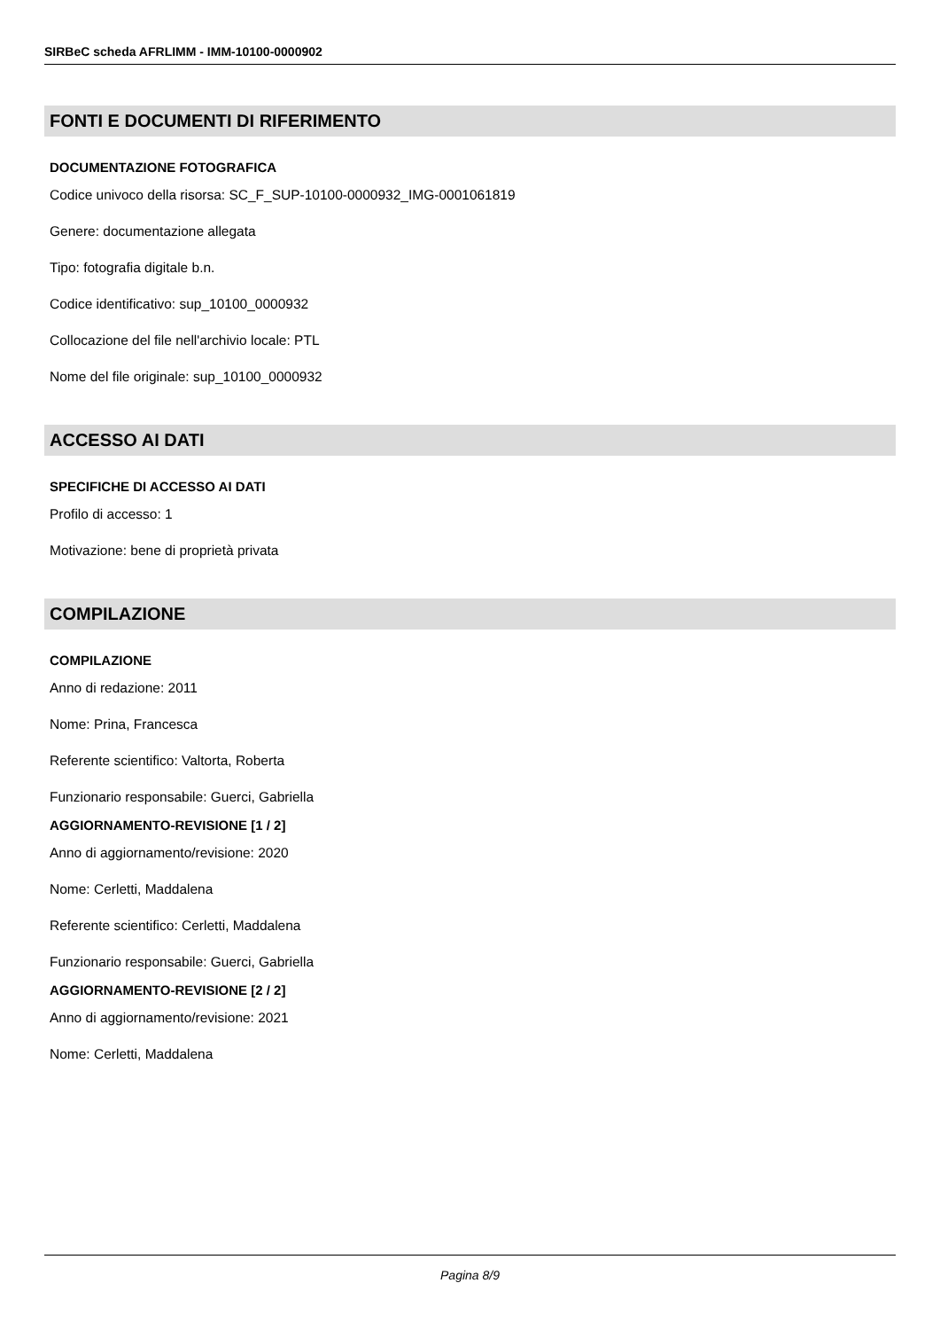SIRBeC scheda AFRLIMM - IMM-10100-0000902
FONTI E DOCUMENTI DI RIFERIMENTO
DOCUMENTAZIONE FOTOGRAFICA
Codice univoco della risorsa: SC_F_SUP-10100-0000932_IMG-0001061819
Genere: documentazione allegata
Tipo: fotografia digitale b.n.
Codice identificativo: sup_10100_0000932
Collocazione del file nell'archivio locale: PTL
Nome del file originale: sup_10100_0000932
ACCESSO AI DATI
SPECIFICHE DI ACCESSO AI DATI
Profilo di accesso: 1
Motivazione: bene di proprietà privata
COMPILAZIONE
COMPILAZIONE
Anno di redazione: 2011
Nome: Prina, Francesca
Referente scientifico: Valtorta, Roberta
Funzionario responsabile: Guerci, Gabriella
AGGIORNAMENTO-REVISIONE [1 / 2]
Anno di aggiornamento/revisione: 2020
Nome: Cerletti, Maddalena
Referente scientifico: Cerletti, Maddalena
Funzionario responsabile: Guerci, Gabriella
AGGIORNAMENTO-REVISIONE [2 / 2]
Anno di aggiornamento/revisione: 2021
Nome: Cerletti, Maddalena
Pagina 8/9